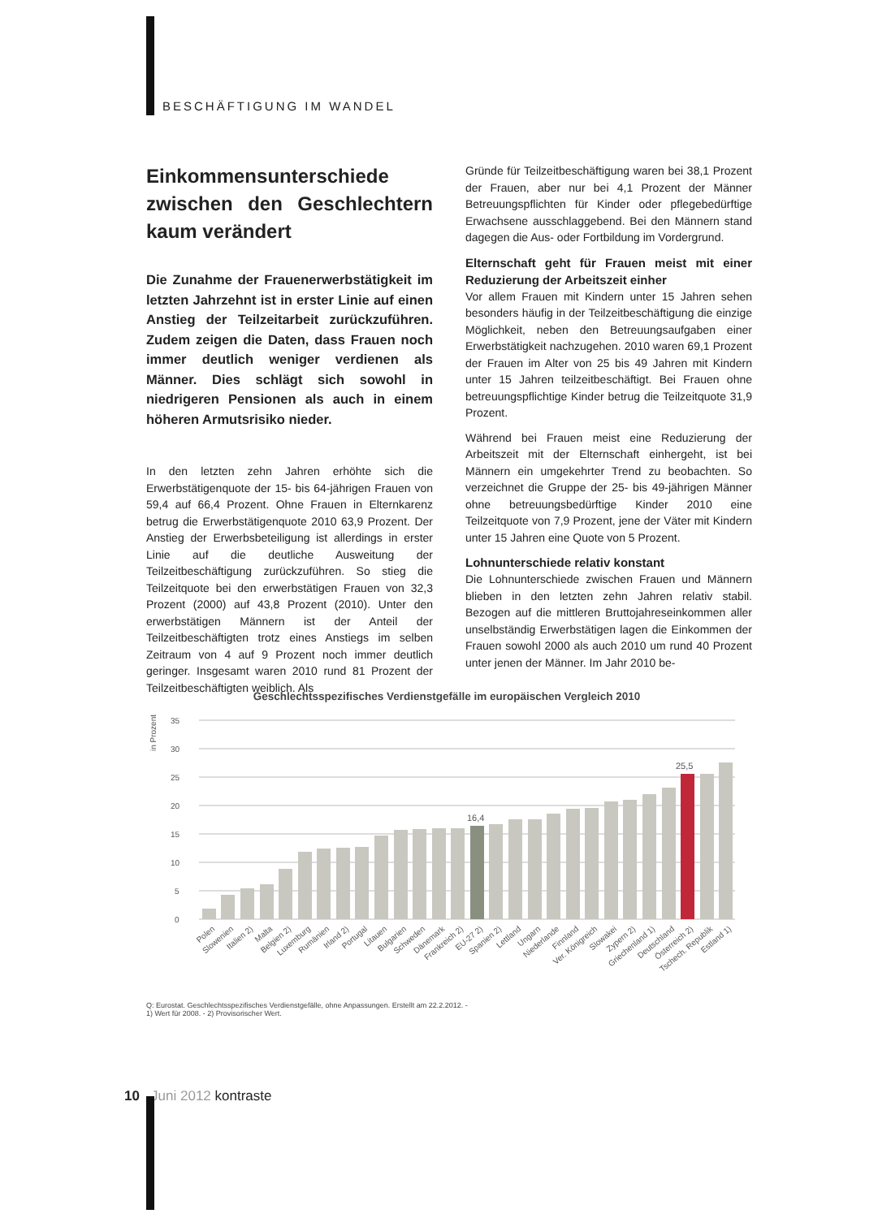BESCHÄFTIGUNG IM WANDEL
Einkommensunterschiede zwischen den Geschlechtern kaum verändert
Die Zunahme der Frauenerwerbstätigkeit im letzten Jahrzehnt ist in erster Linie auf einen Anstieg der Teilzeitarbeit zurückzuführen. Zudem zeigen die Daten, dass Frauen noch immer deutlich weniger verdienen als Männer. Dies schlägt sich sowohl in niedrigeren Pensionen als auch in einem höheren Armutsrisiko nieder.
In den letzten zehn Jahren erhöhte sich die Erwerbstätigenquote der 15- bis 64-jährigen Frauen von 59,4 auf 66,4 Prozent. Ohne Frauen in Elternkarenz betrug die Erwerbstätigenquote 2010 63,9 Prozent. Der Anstieg der Erwerbsbeteiligung ist allerdings in erster Linie auf die deutliche Ausweitung der Teilzeitbeschäftigung zurückzuführen. So stieg die Teilzeitquote bei den erwerbstätigen Frauen von 32,3 Prozent (2000) auf 43,8 Prozent (2010). Unter den erwerbstätigen Männern ist der Anteil der Teilzeitbeschäftigten trotz eines Anstiegs im selben Zeitraum von 4 auf 9 Prozent noch immer deutlich geringer. Insgesamt waren 2010 rund 81 Prozent der Teilzeitbeschäftigten weiblich. Als
Gründe für Teilzeitbeschäftigung waren bei 38,1 Prozent der Frauen, aber nur bei 4,1 Prozent der Männer Betreuungspflichten für Kinder oder pflegebedürftige Erwachsene ausschlaggebend. Bei den Männern stand dagegen die Aus- oder Fortbildung im Vordergrund.
Elternschaft geht für Frauen meist mit einer Reduzierung der Arbeitszeit einher
Vor allem Frauen mit Kindern unter 15 Jahren sehen besonders häufig in der Teilzeitbeschäftigung die einzige Möglichkeit, neben den Betreuungsaufgaben einer Erwerbstätigkeit nachzugehen. 2010 waren 69,1 Prozent der Frauen im Alter von 25 bis 49 Jahren mit Kindern unter 15 Jahren teilzeitbeschäftigt. Bei Frauen ohne betreuungspflichtige Kinder betrug die Teilzeitquote 31,9 Prozent.
Während bei Frauen meist eine Reduzierung der Arbeitszeit mit der Elternschaft einhergeht, ist bei Männern ein umgekehrter Trend zu beobachten. So verzeichnet die Gruppe der 25- bis 49-jährigen Männer ohne betreuungsbedürftige Kinder 2010 eine Teilzeitquote von 7,9 Prozent, jene der Väter mit Kindern unter 15 Jahren eine Quote von 5 Prozent.
Lohnunterschiede relativ konstant
Die Lohnunterschiede zwischen Frauen und Männern blieben in den letzten zehn Jahren relativ stabil. Bezogen auf die mittleren Bruttojahreseinkommen aller unselbständig Erwerbstätigen lagen die Einkommen der Frauen sowohl 2000 als auch 2010 um rund 40 Prozent unter jenen der Männer. Im Jahr 2010 be-
Geschlechtsspezifisches Verdienstgefälle im europäischen Vergleich 2010
in Prozent
35
30
25
20
15
10
5
0
16,4
25,5
Polen
Slowenien
Italien 2)
Malta
Belgien 2)
Luxemburg
Rumänien
Irland 2)
Portugal
Litauen
Bulgarien
Schweden
Dänemark
Frankreich 2)
EU-27 2)
Spanien 2)
Lettland
Ungarn
Niederlande
Finnland
Ver. Königreich
Slowakei
Zypern 2)
Griechenland 1)
Deutschland
Österreich 2)
Tschech. Republik
Estland 1)
Q: Eurostat. Geschlechtsspezifisches Verdienstgefälle, ohne Anpassungen. Erstellt am 22.2.2012. -
1) Wert für 2008. - 2) Provisorischer Wert.
10 Juni 2012 kontraste